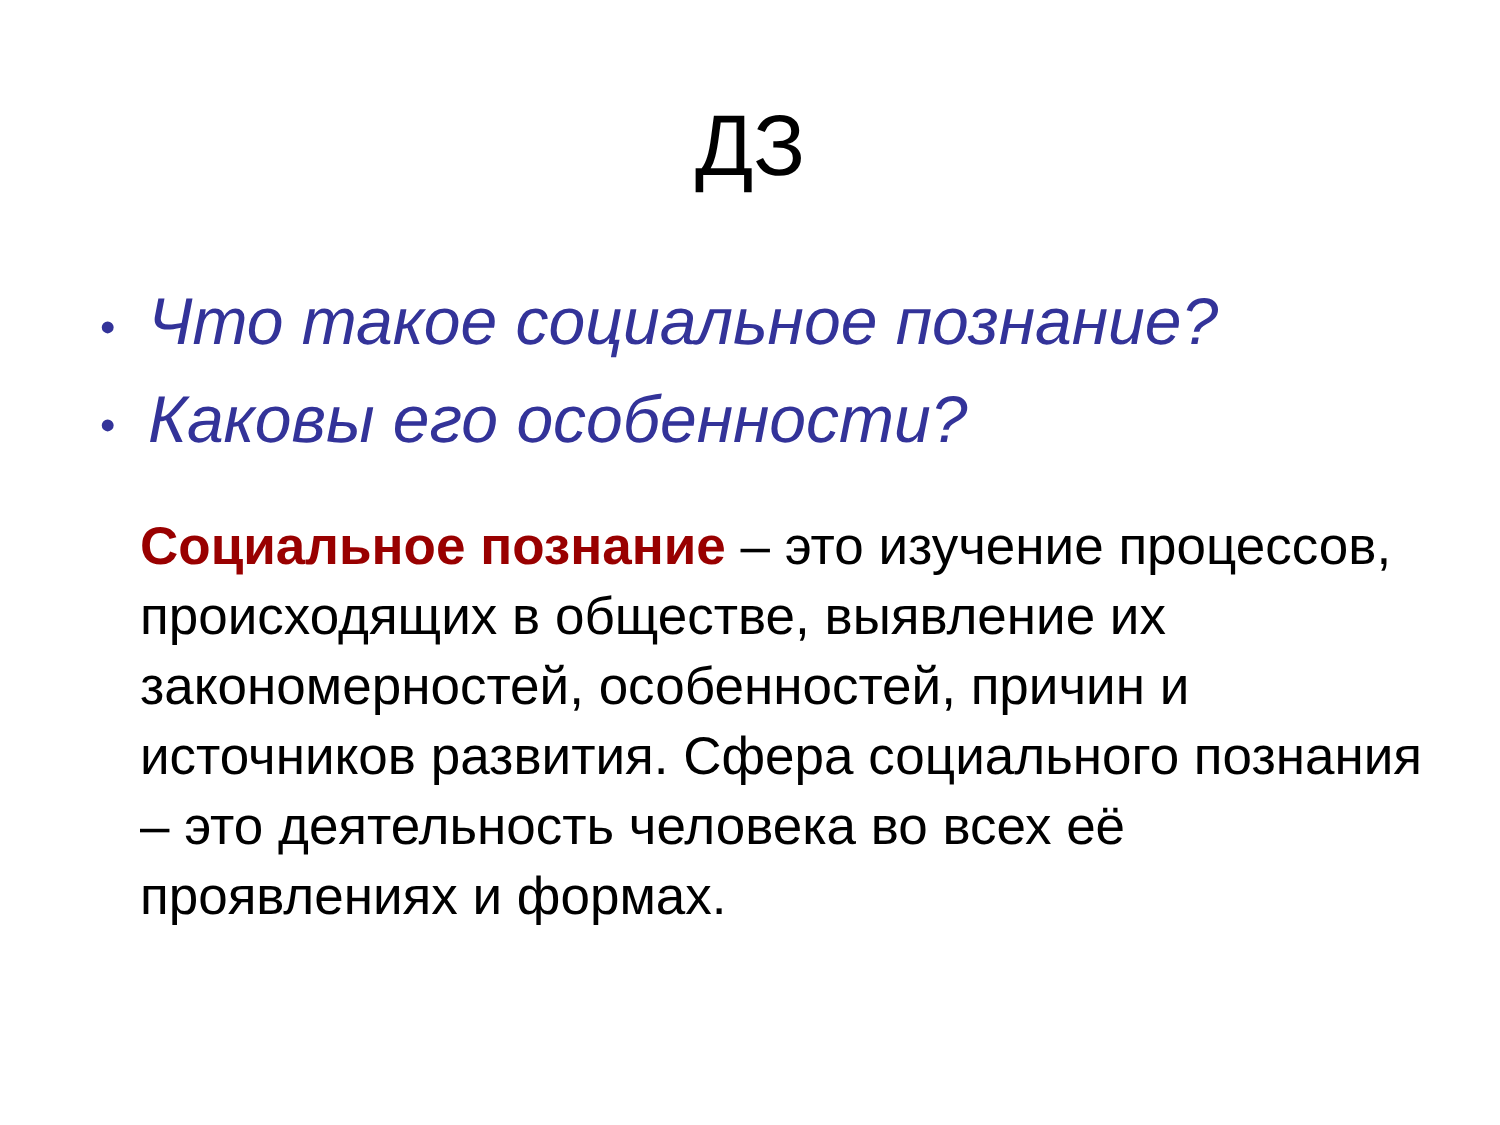ДЗ
• Что такое социальное познание?
• Каковы его особенности?
Социальное познание – это изучение процессов, происходящих в обществе, выявление их закономерностей, особенностей, причин и источников развития. Сфера социального познания – это деятельность человека во всех её проявлениях и формах.